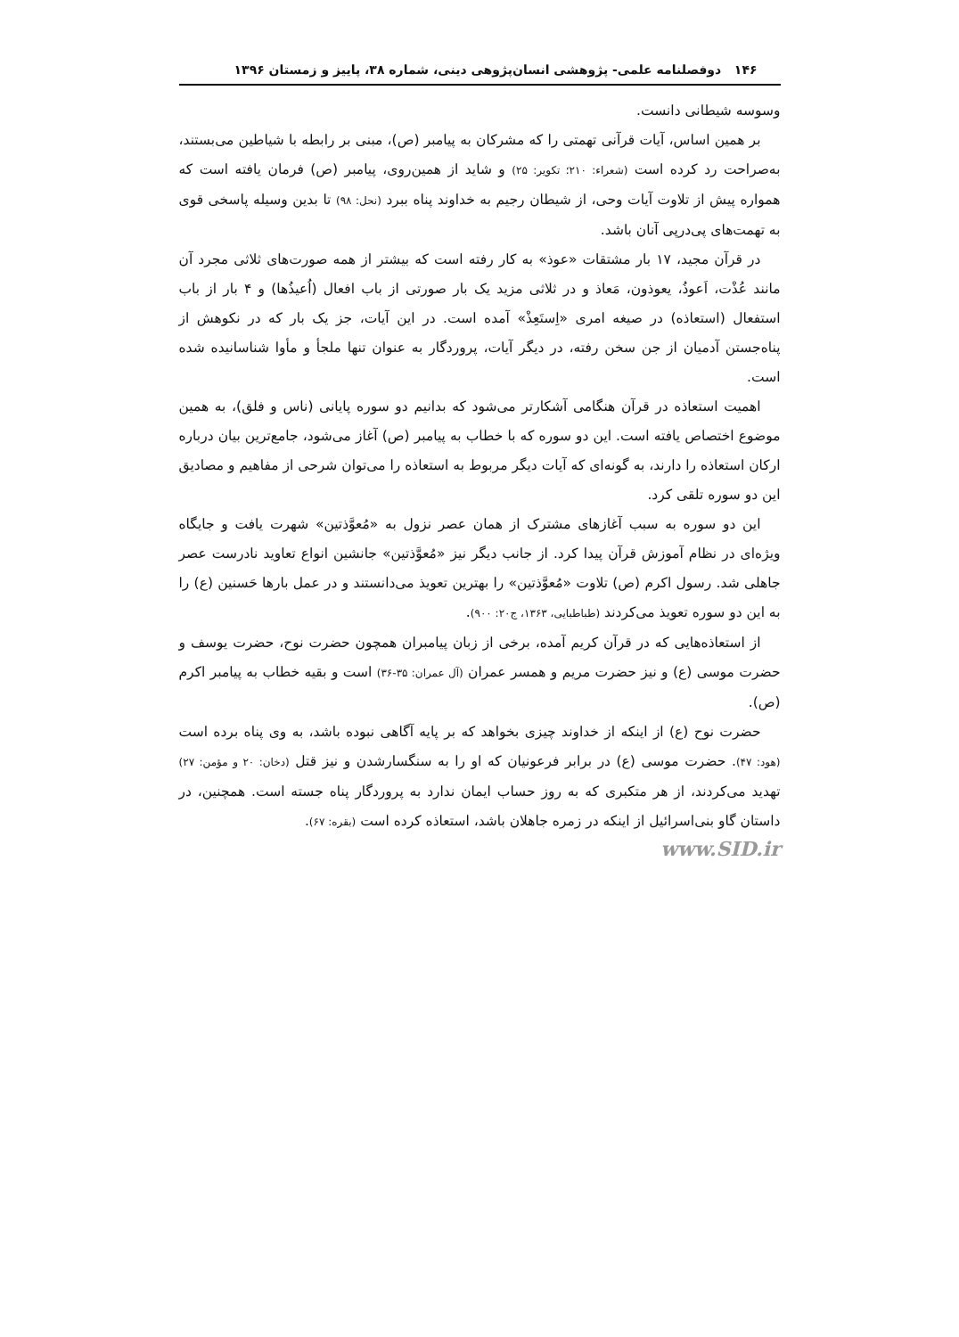۱۴۶ دوفصلنامه علمی- پژوهشی انسان‌پژوهی دینی، شماره ۳۸، پاییز و زمستان ۱۳۹۶
وسوسه شیطانی دانست.
بر همین اساس، آیات قرآنی تهمتی را که مشرکان به پیامبر (ص)، مبنی بر رابطه با شیاطین می‌بستند، به‌صراحت رد کرده است (شعراء: ۲۱۰؛ تکویر: ۲۵) و شاید از همین‌روی، پیامبر (ص) فرمان یافته است که همواره پیش از تلاوت آیات وحی، از شیطان رجیم به خداوند پناه ببرد (نحل: ۹۸) تا بدین وسیله پاسخی قوی به تهمت‌های پی‌درپی آنان باشد.
در قرآن مجید، ۱۷ بار مشتقات «عوذ» به کار رفته است که بیشتر از همه صورت‌های ثلاثی مجرد آن مانند عُذْت، اَعوذُ، یعوذون، مَعاذ و در ثلاثی مزید یک بار صورتی از باب افعال (اُعیذُها) و ۴ بار از باب استفعال (استعاذه) در صیغه امری «اِستَعِذْ» آمده است. در این آیات، جز یک بار که در نکوهش از پناه‌جستن آدمیان از جن سخن رفته، در دیگر آیات، پروردگار به عنوان تنها ملجأ و مأوا شناسانیده شده است.
اهمیت استعاذه در قرآن هنگامی آشکارتر می‌شود که بدانیم دو سوره پایانی (ناس و فلق)، به همین موضوع اختصاص یافته است. این دو سوره که با خطاب به پیامبر (ص) آغاز می‌شود، جامع‌ترین بیان درباره ارکان استعاذه را دارند، به گونه‌ای که آیات دیگر مربوط به استعاذه را می‌توان شرحی از مفاهیم و مصادیق این دو سوره تلقی کرد.
این دو سوره به سبب آغازهای مشترک از همان عصر نزول به «مُعوَّذتین» شهرت یافت و جایگاه ویژه‌ای در نظام آموزش قرآن پیدا کرد. از جانب دیگر نیز «مُعوَّذتین» جانشین انواع تعاوید نادرست عصر جاهلی شد. رسول اکرم (ص) تلاوت «مُعوَّذتین» را بهترین تعویذ می‌دانستند و در عمل بارها حَسنین (ع) را به این دو سوره تعویذ می‌کردند (طباطبایی، ۱۳۶۳، ج۲۰: ۹۰۰).
از استعاذه‌هایی که در قرآن کریم آمده، برخی از زبان پیامبران همچون حضرت نوح، حضرت یوسف و حضرت موسی (ع) و نیز حضرت مریم و همسر عمران (آل عمران: ۳۵-۳۶) است و بقیه خطاب به پیامبر اکرم (ص).
حضرت نوح (ع) از اینکه از خداوند چیزی بخواهد که بر پایه آگاهی نبوده باشد، به وی پناه برده است (هود: ۴۷). حضرت موسی (ع) در برابر فرعونیان که او را به سنگسارشدن و نیز قتل (دخان: ۲۰ و مؤمن: ۲۷) تهدید می‌کردند، از هر متکبری که به روز حساب ایمان ندارد به پروردگار پناه جسته است. همچنین، در داستان گاو بنی‌اسرائیل از اینکه در زمره جاهلان باشد، استعاذه کرده است (بقره: ۶۷).
www.SID.ir